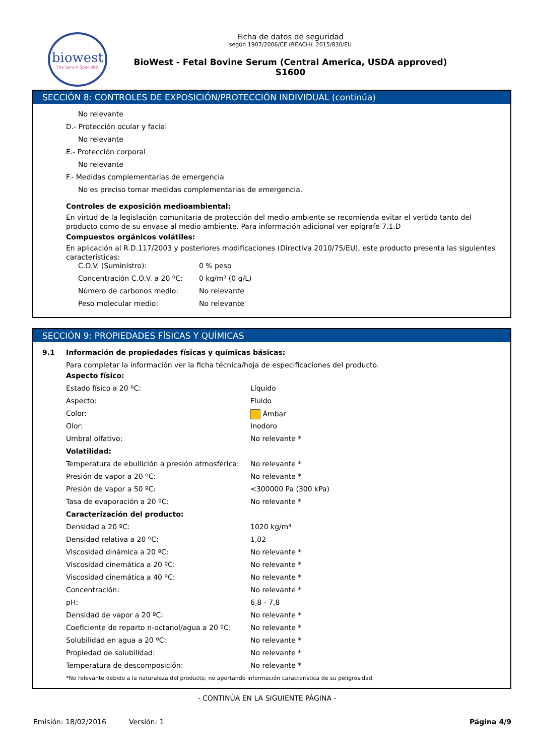biowest
The Serum Specialist
Ficha de datos de seguridad
según 1907/2006/CE (REACH), 2015/830/EU
BioWest - Fetal Bovine Serum (Central America, USDA approved)
S1600
SECCIÓN 8: CONTROLES DE EXPOSICIÓN/PROTECCIÓN INDIVIDUAL (continúa)
No relevante
D.- Protección ocular y facial
No relevante
E.- Protección corporal
No relevante
F.- Medidas complementarias de emergencia
No es preciso tomar medidas complementarias de emergencia.
Controles de exposición medioambiental:
En virtud de la legislación comunitaria de protección del medio ambiente se recomienda evitar el vertido tanto del producto como de su envase al medio ambiente. Para información adicional ver epígrafe 7.1.D
Compuestos orgánicos volátiles:
En aplicación al R.D.117/2003 y posteriores modificaciones (Directiva 2010/75/EU), este producto presenta las siguientes características:
| C.O.V. (Suministro): | 0 % peso |
| Concentración C.O.V. a 20 ºC: | 0 kg/m³ (0 g/L) |
| Número de carbonos medio: | No relevante |
| Peso molecular medio: | No relevante |
SECCIÓN 9: PROPIEDADES FÍSICAS Y QUÍMICAS
9.1 Información de propiedades físicas y químicas básicas:
Para completar la información ver la ficha técnica/hoja de especificaciones del producto.
| Aspecto físico: | |
| Estado físico a 20 ºC: | Líquido |
| Aspecto: | Fluido |
| Color: | Ámbar |
| Olor: | Inodoro |
| Umbral olfativo: | No relevante * |
| Volatilidad: | |
| Temperatura de ebullición a presión atmosférica: | No relevante * |
| Presión de vapor a 20 ºC: | No relevante * |
| Presión de vapor a 50 ºC: | <300000 Pa (300 kPa) |
| Tasa de evaporación a 20 ºC: | No relevante * |
| Caracterización del producto: | |
| Densidad a 20 ºC: | 1020 kg/m³ |
| Densidad relativa a 20 ºC: | 1,02 |
| Viscosidad dinámica a 20 ºC: | No relevante * |
| Viscosidad cinemática a 20 ºC: | No relevante * |
| Viscosidad cinemática a 40 ºC: | No relevante * |
| Concentración: | No relevante * |
| pH: | 6,8 - 7,8 |
| Densidad de vapor a 20 ºC: | No relevante * |
| Coeficiente de reparto n-octanol/agua a 20 ºC: | No relevante * |
| Solubilidad en agua a 20 ºC: | No relevante * |
| Propiedad de solubilidad: | No relevante * |
| Temperatura de descomposición: | No relevante * |
*No relevante debido a la naturaleza del producto, no aportando información característica de su peligrosidad.
- CONTINÚA EN LA SIGUIENTE PÁGINA -
Emisión: 18/02/2016 Versión: 1 Página 4/9